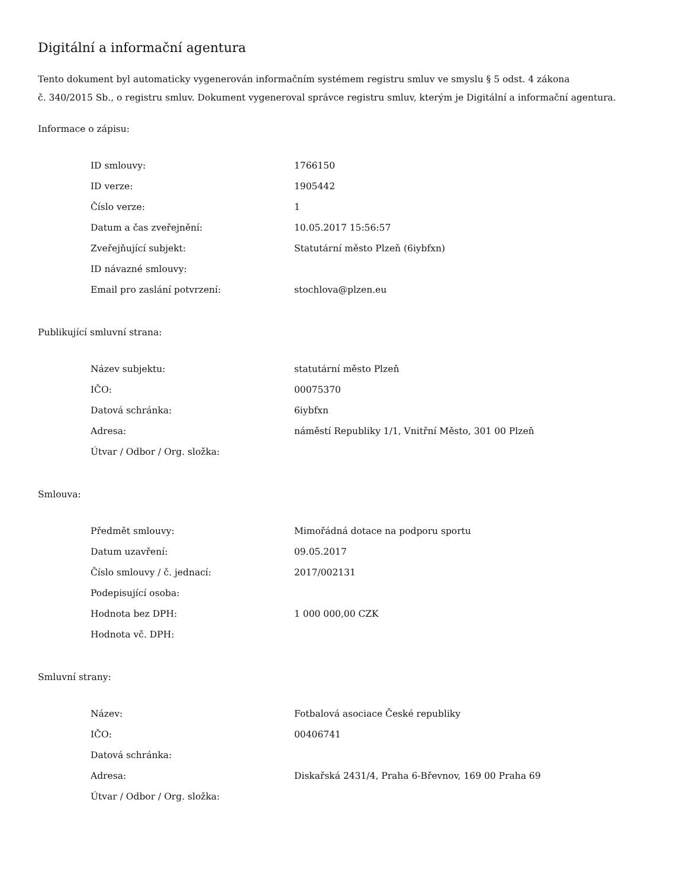Digitální a informační agentura
Tento dokument byl automaticky vygenerován informačním systémem registru smluv ve smyslu § 5 odst. 4 zákona
č. 340/2015 Sb., o registru smluv. Dokument vygeneroval správce registru smluv, kterým je Digitální a informační agentura.
Informace o zápisu:
| ID smlouvy: | 1766150 |
| ID verze: | 1905442 |
| Číslo verze: | 1 |
| Datum a čas zveřejnění: | 10.05.2017 15:56:57 |
| Zveřejňující subjekt: | Statutární město Plzeň (6iybfxn) |
| ID návazné smlouvy: | |
| Email pro zaslání potvrzení: | stochlova@plzen.eu |
Publikující smluvní strana:
| Název subjektu: | statutární město Plzeň |
| IČO: | 00075370 |
| Datová schránka: | 6iybfxn |
| Adresa: | náměstí Republiky 1/1, Vnitřní Město, 301 00 Plzeň |
| Útvar / Odbor / Org. složka: | |
Smlouva:
| Předmět smlouvy: | Mimořádná dotace na podporu sportu |
| Datum uzavření: | 09.05.2017 |
| Číslo smlouvy / č. jednací: | 2017/002131 |
| Podepisující osoba: | |
| Hodnota bez DPH: | 1 000 000,00 CZK |
| Hodnota vč. DPH: | |
Smluvní strany:
| Název: | Fotbalová asociace České republiky |
| IČO: | 00406741 |
| Datová schránka: | |
| Adresa: | Diskařská 2431/4, Praha 6-Břevnov, 169 00 Praha 69 |
| Útvar / Odbor / Org. složka: | |